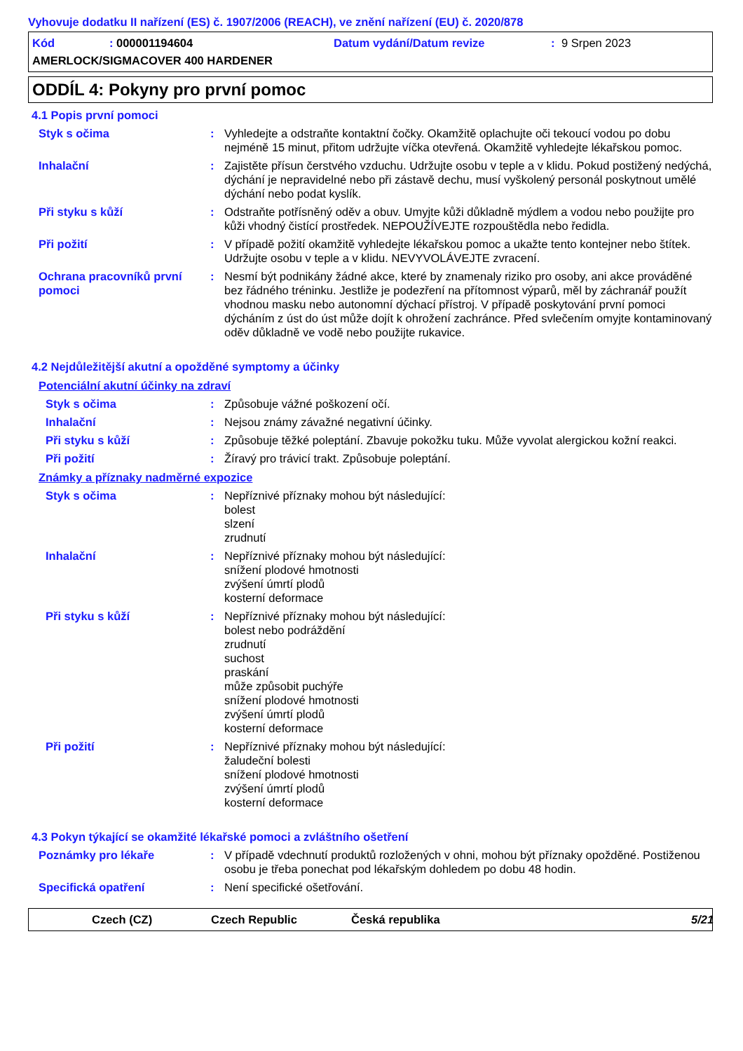Vyhovuje dodatku II nařízení (ES) č. 1907/2006 (REACH), ve znění nařízení (EU) č. 2020/878
Kód: 000001194604 Datum vydání/Datum revize: 9 Srpen 2023 AMERLOCK/SIGMACOVER 400 HARDENER
ODDÍL 4: Pokyny pro první pomoc
4.1 Popis první pomoci
Styk s očima: Vyhledejte a odstraňte kontaktní čočky. Okamžitě oplachujte oči tekoucí vodou po dobu nejméně 15 minut, přitom udržujte víčka otevřená. Okamžitě vyhledejte lékařskou pomoc.
Inhalační: Zajistěte přísun čerstvého vzduchu. Udržujte osobu v teple a v klidu. Pokud postižený nedýchá, dýchání je nepravidelné nebo při zástavě dechu, musí vyškolený personál poskytnout umělé dýchání nebo podat kyslík.
Při styku s kůží: Odstraňte potřísněný oděv a obuv. Umyjte kůži důkladně mýdlem a vodou nebo použijte pro kůži vhodný čistící prostředek. NEPOUŽÍVEJTE rozpouštědla nebo ředidla.
Při požití: V případě požití okamžitě vyhledejte lékařskou pomoc a ukažte tento kontejner nebo štítek. Udržujte osobu v teple a v klidu. NEVYVOLÁVEJTE zvracení.
Ochrana pracovníků první pomoci: Nesmí být podnikány žádné akce, které by znamenaly riziko pro osoby, ani akce prováděné bez řádného tréninku. Jestliže je podezření na přítomnost výparů, měl by záchranář použít vhodnou masku nebo autonomní dýchací přístroj. V případě poskytování první pomoci dýcháním z úst do úst může dojít k ohrožení zachránce. Před svlečením omyjte kontaminovaný oděv důkladně ve vodě nebo použijte rukavice.
4.2 Nejdůležitější akutní a opožděné symptomy a účinky
Potenciální akutní účinky na zdraví
Styk s očima: Způsobuje vážné poškození očí.
Inhalační: Nejsou známy závažné negativní účinky.
Při styku s kůží: Způsobuje těžké poleptání. Zbavuje pokožku tuku. Může vyvolat alergickou kožní reakci.
Při požití: Žíravý pro trávicí trakt. Způsobuje poleptání.
Známky a příznaky nadměrné expozice
Styk s očima: Nepříznivé příznaky mohou být následující:
bolest
slzení
zrudnutí
Inhalační: Nepříznivé příznaky mohou být následující:
snížení plodové hmotnosti
zvýšení úmrtí plodů
kosterní deformace
Při styku s kůží: Nepříznivé příznaky mohou být následující:
bolest nebo podráždění
zrudnutí
suchost
praskání
může způsobit puchýře
snížení plodové hmotnosti
zvýšení úmrtí plodů
kosterní deformace
Při požití: Nepříznivé příznaky mohou být následující:
žaludeční bolesti
snížení plodové hmotnosti
zvýšení úmrtí plodů
kosterní deformace
4.3 Pokyn týkající se okamžité lékařské pomoci a zvláštního ošetření
Poznámky pro lékaře: V případě vdechnutí produktů rozložených v ohni, mohou být příznaky opožděné. Postiženou osobu je třeba ponechat pod lékařským dohledem po dobu 48 hodin.
Specifická opatření: Není specifické ošetřování.
Czech (CZ) Czech Republic Česká republika 5/21